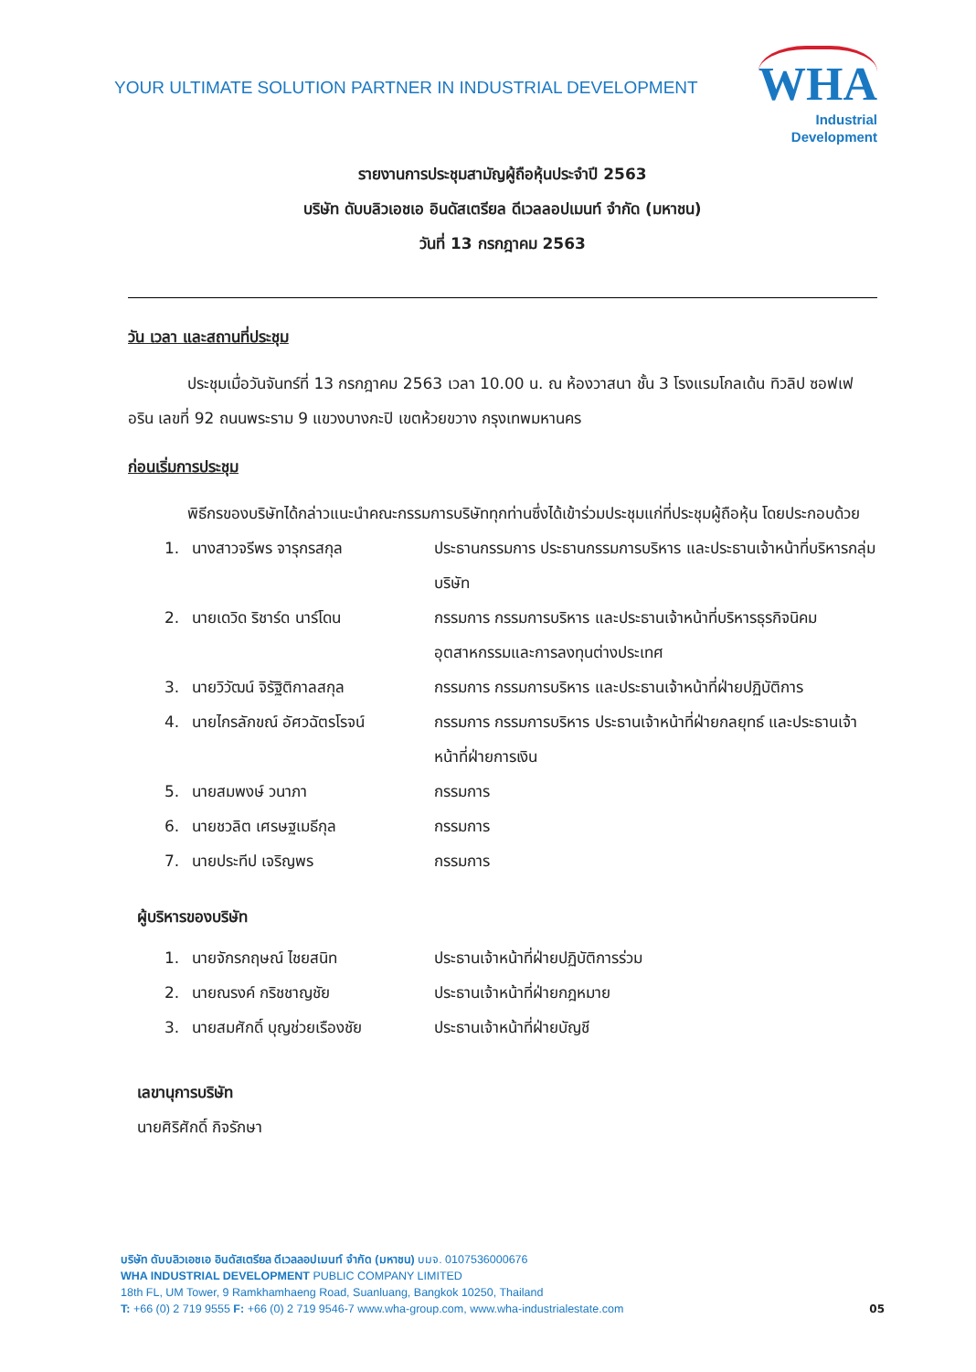YOUR ULTIMATE SOLUTION PARTNER IN INDUSTRIAL DEVELOPMENT
WHA
Industrial
Development
รายงานการประชุมสามัญผู้ถือหุ้นประจำปี 2563
บริษัท ดับบลิวเอชเอ อินดัสเตรียล ดีเวลลอปเมนท์ จำกัด (มหาชน)
วันที่ 13 กรกฎาคม 2563
วัน เวลา และสถานที่ประชุม
ประชุมเมื่อวันจันทร์ที่ 13 กรกฎาคม 2563 เวลา 10.00 น. ณ ห้องวาสนา ชั้น 3 โรงแรมโกลเด้น ทิวลิป ซอฟเฟอริน เลขที่ 92 ถนนพระราม 9 แขวงบางกะปิ เขตห้วยขวาง กรุงเทพมหานคร
ก่อนเริ่มการประชุม
พิธีกรของบริษัทได้กล่าวแนะนำคณะกรรมการบริษัททุกท่านซึ่งได้เข้าร่วมประชุมแก่ที่ประชุมผู้ถือหุ้น โดยประกอบด้วย
| 1. | นางสาวจรีพร จารุกรสกุล | ประธานกรรมการ ประธานกรรมการบริหาร และประธานเจ้าหน้าที่บริหารกลุ่มบริษัท |
| 2. | นายเดวิด ริชาร์ด นาร์โดน | กรรมการ กรรมการบริหาร และประธานเจ้าหน้าที่บริหารธุรกิจนิคมอุตสาหกรรมและการลงทุนต่างประเทศ |
| 3. | นายวิวัฒน์ จิรัฐิติกาลสกุล | กรรมการ กรรมการบริหาร และประธานเจ้าหน้าที่ฝ่ายปฏิบัติการ |
| 4. | นายไกรลักขณ์ อัศวฉัตรโรจน์ | กรรมการ กรรมการบริหาร ประธานเจ้าหน้าที่ฝ่ายกลยุทธ์ และประธานเจ้าหน้าที่ฝ่ายการเงิน |
| 5. | นายสมพงษ์ วนาภา | กรรมการ |
| 6. | นายชวลิต เศรษฐเมธีกุล | กรรมการ |
| 7. | นายประทีป เจริญพร | กรรมการ |
ผู้บริหารของบริษัท
| 1. | นายจักรกฤษณ์ ไชยสนิท | ประธานเจ้าหน้าที่ฝ่ายปฏิบัติการร่วม |
| 2. | นายณรงค์ กริชชาญชัย | ประธานเจ้าหน้าที่ฝ่ายกฎหมาย |
| 3. | นายสมศักดิ์ บุญช่วยเรืองชัย | ประธานเจ้าหน้าที่ฝ่ายบัญชี |
เลขานุการบริษัท
นายศิริศักดิ์ กิจรักษา
บริษัท ดับบลิวเอชเอ อินดัสเตรียล ดีเวลลอปเมนท์ จำกัด (มหาชน) บมจ. 0107536000676
WHA INDUSTRIAL DEVELOPMENT PUBLIC COMPANY LIMITED
18th FL, UM Tower, 9 Ramkhamhaeng Road, Suanluang, Bangkok 10250, Thailand
T: +66 (0) 2 719 9555 F: +66 (0) 2 719 9546-7 www.wha-group.com, www.wha-industrialestate.com
05